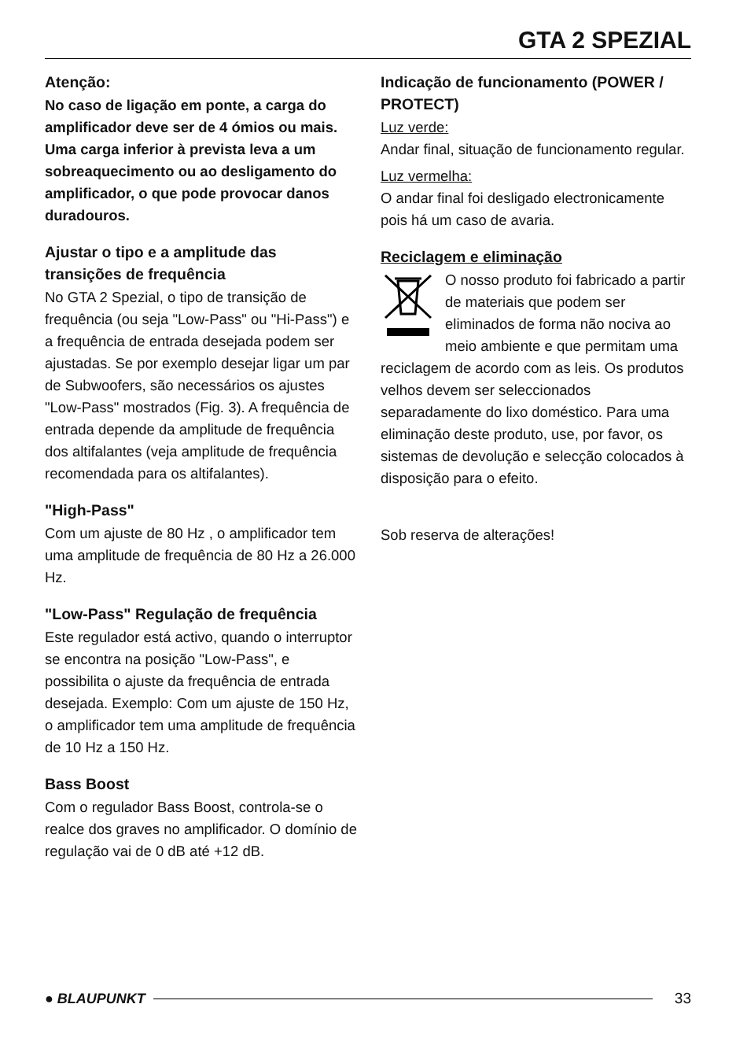GTA 2 SPEZIAL
Atenção:
No caso de ligação em ponte, a carga do amplificador deve ser de 4 ómios ou mais. Uma carga inferior à prevista leva a um sobreaquecimento ou ao desligamento do amplificador, o que pode provocar danos duradouros.
Ajustar o tipo e a amplitude das transições de frequência
No GTA 2 Spezial, o tipo de transição de frequência (ou seja "Low-Pass" ou "Hi-Pass") e a frequência de entrada desejada podem ser ajustadas. Se por exemplo desejar ligar um par de Subwoofers, são necessários os ajustes "Low-Pass" mostrados (Fig. 3). A frequência de entrada depende da amplitude de frequência dos altifalantes (veja amplitude de frequência recomendada para os altifalantes).
"High-Pass"
Com um ajuste de 80 Hz , o amplificador tem uma amplitude de frequência de 80 Hz a 26.000 Hz.
"Low-Pass" Regulação de frequência
Este regulador está activo, quando o interruptor se encontra na posição "Low-Pass", e possibilita o ajuste da frequência de entrada desejada. Exemplo: Com um ajuste de 150 Hz, o amplificador tem uma amplitude de frequência de 10 Hz a 150 Hz.
Bass Boost
Com o regulador Bass Boost, controla-se o realce dos graves no amplificador. O domínio de regulação vai de 0 dB até +12 dB.
Indicação de funcionamento (POWER / PROTECT)
Luz verde:
Andar final, situação de funcionamento regular.
Luz vermelha:
O andar final foi desligado electronicamente pois há um caso de avaria.
Reciclagem e eliminação
O nosso produto foi fabricado a partir de materiais que podem ser eliminados de forma não nociva ao meio ambiente e que permitam uma reciclagem de acordo com as leis. Os produtos velhos devem ser seleccionados separadamente do lixo doméstico. Para uma eliminação deste produto, use, por favor, os sistemas de devolução e selecção colocados à disposição para o efeito.
Sob reserva de alterações!
● BLAUPUNKT 33